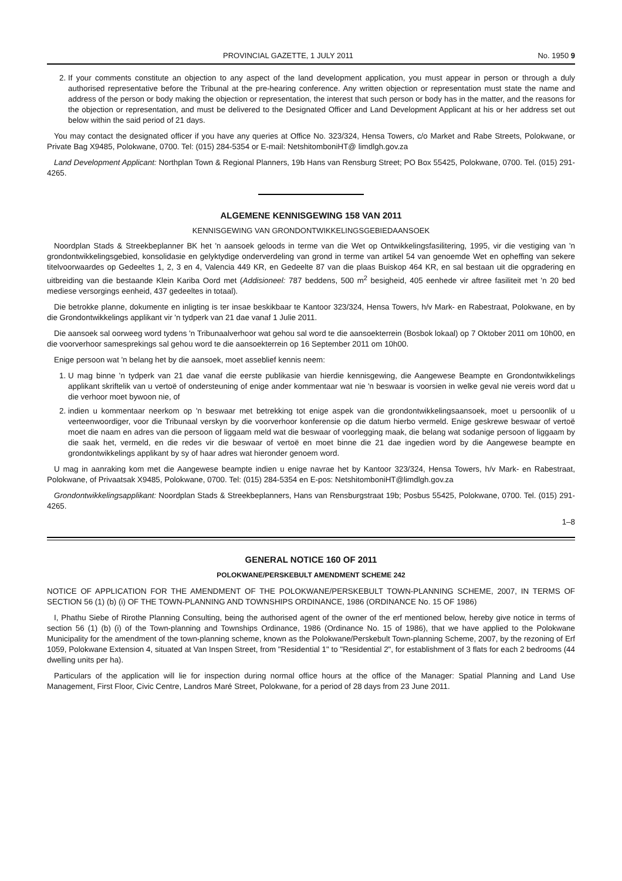PROVINCIAL GAZETTE, 1 JULY 2011 No. 1950 9
2. If your comments constitute an objection to any aspect of the land development application, you must appear in person or through a duly authorised representative before the Tribunal at the pre-hearing conference. Any written objection or representation must state the name and address of the person or body making the objection or representation, the interest that such person or body has in the matter, and the reasons for the objection or representation, and must be delivered to the Designated Officer and Land Development Applicant at his or her address set out below within the said period of 21 days.
You may contact the designated officer if you have any queries at Office No. 323/324, Hensa Towers, c/o Market and Rabe Streets, Polokwane, or Private Bag X9485, Polokwane, 0700. Tel: (015) 284-5354 or E-mail: NetshitomboniHT@ limdlgh.gov.za
Land Development Applicant: Northplan Town & Regional Planners, 19b Hans van Rensburg Street; PO Box 55425, Polokwane, 0700. Tel. (015) 291-4265.
ALGEMENE KENNISGEWING 158 VAN 2011
KENNISGEWING VAN GRONDONTWIKKELINGSGEBIEDAANSOEK
Noordplan Stads & Streekbeplanner BK het 'n aansoek geloods in terme van die Wet op Ontwikkelingsfasilitering, 1995, vir die vestiging van 'n grondontwikkelingsgebied, konsolidasie en gelyktydige onderverdeling van grond in terme van artikel 54 van genoemde Wet en opheffing van sekere titelvoorwaardes op Gedeeltes 1, 2, 3 en 4, Valencia 449 KR, en Gedeelte 87 van die plaas Buiskop 464 KR, en sal bestaan uit die opgradering en uitbreiding van die bestaande Klein Kariba Oord met (Addisioneel: 787 beddens, 500 m<sup>2</sup> besigheid, 405 eenhede vir aftree fasiliteit met 'n 20 bed mediese versorgings eenheid, 437 gedeeltes in totaal).
Die betrokke planne, dokumente en inligting is ter insae beskikbaar te Kantoor 323/324, Hensa Towers, h/v Mark- en Rabestraat, Polokwane, en by die Grondontwikkelings applikant vir 'n tydperk van 21 dae vanaf 1 Julie 2011.
Die aansoek sal oorweeg word tydens 'n Tribunaalverhoor wat gehou sal word te die aansoekterrein (Bosbok lokaal) op 7 Oktober 2011 om 10h00, en die voorverhoor samesprekings sal gehou word te die aansoekterrein op 16 September 2011 om 10h00.
Enige persoon wat 'n belang het by die aansoek, moet asseblief kennis neem:
1. U mag binne 'n tydperk van 21 dae vanaf die eerste publikasie van hierdie kennisgewing, die Aangewese Beampte en Grondontwikkelings applikant skriftelik van u vertoë of ondersteuning of enige ander kommentaar wat nie 'n beswaar is voorsien in welke geval nie vereis word dat u die verhoor moet bywoon nie, of
2. indien u kommentaar neerkom op 'n beswaar met betrekking tot enige aspek van die grondontwikkelingsaansoek, moet u persoonlik of u verteenwoordiger, voor die Tribunaal verskyn by die voorverhoor konferensie op die datum hierbo vermeld. Enige geskrewe beswaar of vertoë moet die naam en adres van die persoon of liggaam meld wat die beswaar of voorlegging maak, die belang wat sodanige persoon of liggaam by die saak het, vermeld, en die redes vir die beswaar of vertoë en moet binne die 21 dae ingedien word by die Aangewese beampte en grondontwikkelings applikant by sy of haar adres wat hieronder genoem word.
U mag in aanraking kom met die Aangewese beampte indien u enige navrae het by Kantoor 323/324, Hensa Towers, h/v Mark- en Rabestraat, Polokwane, of Privaatsak X9485, Polokwane, 0700. Tel: (015) 284-5354 en E-pos: NetshitomboniHT@limdlgh.gov.za
Grondontwikkelingsapplikant: Noordplan Stads & Streekbeplanners, Hans van Rensburgstraat 19b; Posbus 55425, Polokwane, 0700. Tel. (015) 291-4265.
1–8
GENERAL NOTICE 160 OF 2011
POLOKWANE/PERSKEBULT AMENDMENT SCHEME 242
NOTICE OF APPLICATION FOR THE AMENDMENT OF THE POLOKWANE/PERSKEBULT TOWN-PLANNING SCHEME, 2007, IN TERMS OF SECTION 56 (1) (b) (i) OF THE TOWN-PLANNING AND TOWNSHIPS ORDINANCE, 1986 (ORDINANCE No. 15 OF 1986)
I, Phathu Siebe of Rirothe Planning Consulting, being the authorised agent of the owner of the erf mentioned below, hereby give notice in terms of section 56 (1) (b) (i) of the Town-planning and Townships Ordinance, 1986 (Ordinance No. 15 of 1986), that we have applied to the Polokwane Municipality for the amendment of the town-planning scheme, known as the Polokwane/Perskebult Town-planning Scheme, 2007, by the rezoning of Erf 1059, Polokwane Extension 4, situated at Van Inspen Street, from "Residential 1" to "Residential 2", for establishment of 3 flats for each 2 bedrooms (44 dwelling units per ha).
Particulars of the application will lie for inspection during normal office hours at the office of the Manager: Spatial Planning and Land Use Management, First Floor, Civic Centre, Landros Maré Street, Polokwane, for a period of 28 days from 23 June 2011.